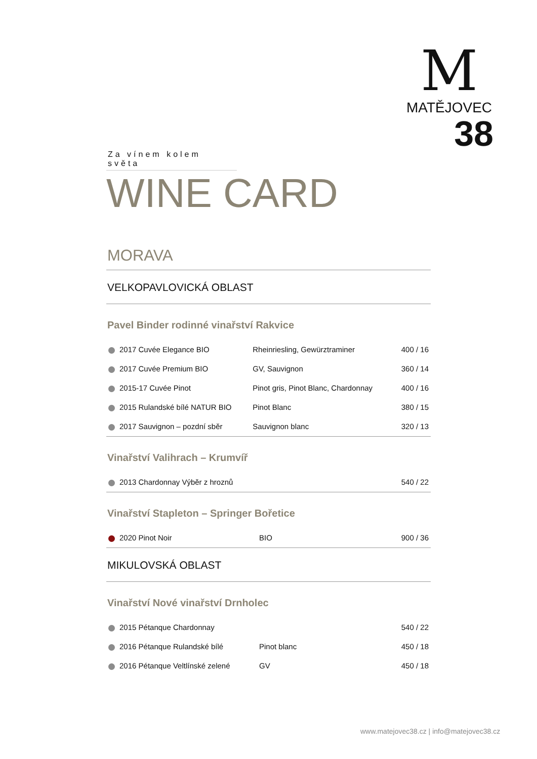M
MATĚJOVEC
38
Za vínem kolem světa
WINE CARD
MORAVA
VELKOPAVLOVICKÁ OBLAST
Pavel Binder rodinné vinařství Rakvice
| 2017 Cuvée Elegance BIO | Rheinriesling, Gewürztraminer | 400 / 16 |
| 2017 Cuvée Premium BIO | GV, Sauvignon | 360 / 14 |
| 2015-17 Cuvée Pinot | Pinot gris, Pinot Blanc, Chardonnay | 400 / 16 |
| 2015 Rulandské bílé NATUR BIO | Pinot Blanc | 380 / 15 |
| 2017 Sauvignon – pozdní sběr | Sauvignon blanc | 320 / 13 |
Vinařství Valihrach – Krumvíř
| 2013 Chardonnay Výběr z hroznů | | 540 / 22 |
Vinařství Stapleton – Springer Bořetice
| 2020 Pinot Noir | BIO | 900 / 36 |
MIKULOVSKÁ OBLAST
Vinařství Nové vinařství Drnholec
| 2015 Pétanque Chardonnay | | 540 / 22 |
| 2016 Pétanque Rulandské bílé | Pinot blanc | 450 / 18 |
| 2016 Pétanque Veltlínské zelené | GV | 450 / 18 |
www.matejovec38.cz | info@matejovec38.cz